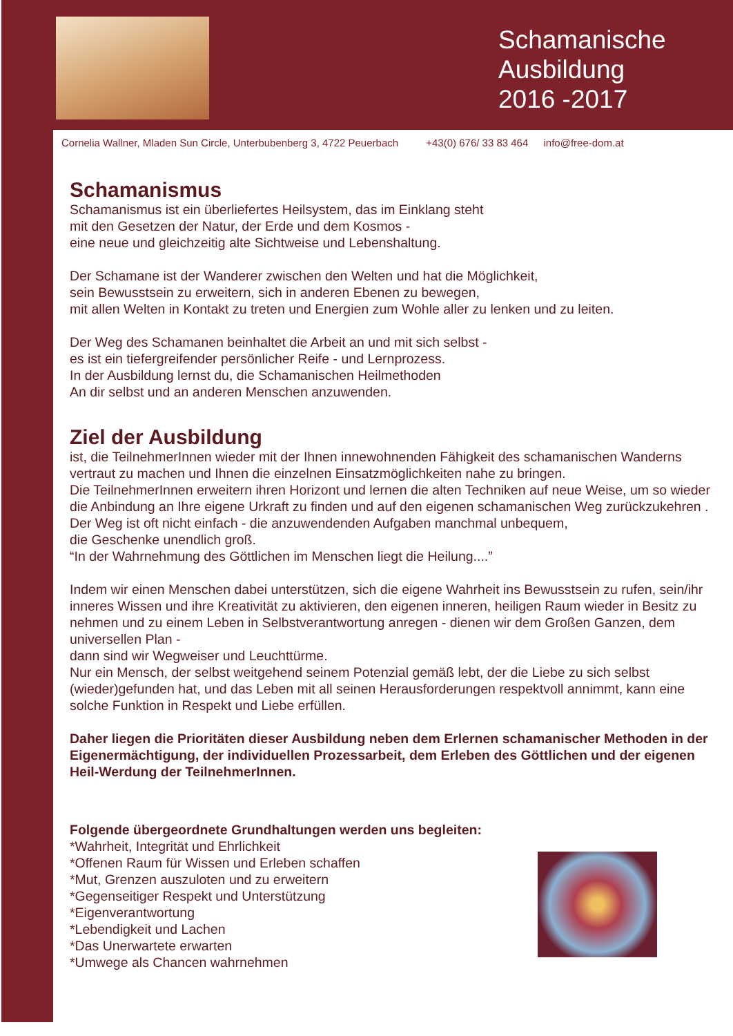Schamanische Ausbildung 2016 -2017
Cornelia Wallner, Mladen Sun Circle, Unterbubenberg 3, 4722 Peuerbach +43(0) 676/ 33 83 464 info@free-dom.at
Schamanismus
Schamanismus ist ein überliefertes Heilsystem, das im Einklang steht
mit den Gesetzen der Natur, der Erde und dem Kosmos -
eine neue und gleichzeitig alte Sichtweise und Lebenshaltung.
Der Schamane ist der Wanderer zwischen den Welten und hat die Möglichkeit,
sein Bewusstsein zu erweitern, sich in anderen Ebenen zu bewegen,
mit allen Welten in Kontakt zu treten und Energien zum Wohle aller zu lenken und zu leiten.
Der Weg des Schamanen beinhaltet die Arbeit an und mit sich selbst -
es ist ein tiefergreifender persönlicher Reife - und Lernprozess.
In der Ausbildung lernst du, die Schamanischen Heilmethoden
An dir selbst und an anderen Menschen anzuwenden.
Ziel der Ausbildung
ist, die TeilnehmerInnen wieder mit der Ihnen innewohnenden Fähigkeit des schamanischen Wanderns vertraut zu machen und Ihnen die einzelnen Einsatzmöglichkeiten nahe zu bringen.
Die TeilnehmerInnen erweitern ihren Horizont und lernen die alten Techniken auf neue Weise, um so wieder die Anbindung an Ihre eigene Urkraft zu finden und auf den eigenen schamanischen Weg zurückzukehren .
Der Weg ist oft nicht einfach - die anzuwendenden Aufgaben manchmal unbequem,
die Geschenke unendlich groß.
“In der Wahrnehmung des Göttlichen im Menschen liegt die Heilung....”
Indem wir einen Menschen dabei unterstützen, sich die eigene Wahrheit ins Bewusstsein zu rufen, sein/ihr inneres Wissen und ihre Kreativität zu aktivieren, den eigenen inneren, heiligen Raum wieder in Besitz zu nehmen und zu einem Leben in Selbstverantwortung anregen - dienen wir dem Großen Ganzen, dem universellen Plan -
dann sind wir Wegweiser und Leuchttürme.
Nur ein Mensch, der selbst weitgehend seinem Potenzial gemäß lebt, der die Liebe zu sich selbst (wieder)gefunden hat, und das Leben mit all seinen Herausforderungen respektvoll annimmt, kann eine solche Funktion in Respekt und Liebe erfüllen.
Daher liegen die Prioritäten dieser Ausbildung neben dem Erlernen schamanischer Methoden in der Eigenermächtigung, der individuellen Prozessarbeit, dem Erleben des Göttlichen und der eigenen Heil-Werdung der TeilnehmerInnen.
Folgende übergeordnete Grundhaltungen werden uns begleiten:
*Wahrheit, Integrität und Ehrlichkeit
*Offenen Raum für Wissen und Erleben schaffen
*Mut, Grenzen auszuloten und zu erweitern
*Gegenseitiger Respekt und Unterstützung
*Eigenverantwortung
*Lebendigkeit und Lachen
*Das Unerwartete erwarten
*Umwege als Chancen wahrnehmen